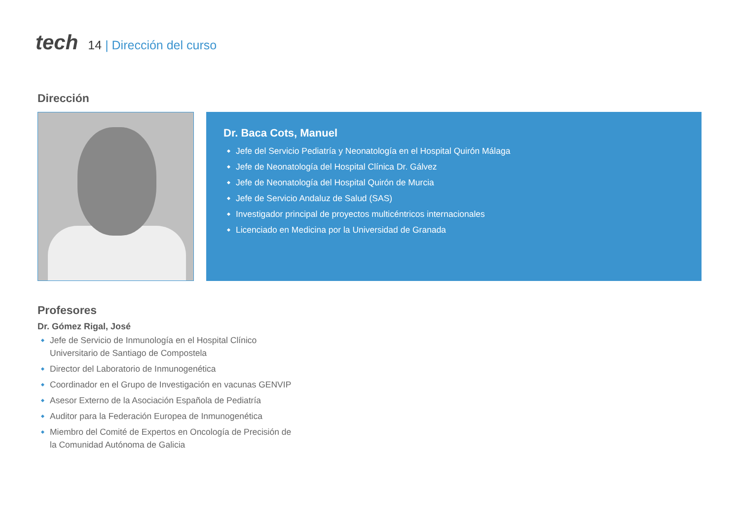tech
14 | Dirección del curso
Dirección
Dr. Baca Cots, Manuel
Jefe del Servicio Pediatría y Neonatología en el Hospital Quirón Málaga
Jefe de Neonatología del Hospital Clínica Dr. Gálvez
Jefe de Neonatología del Hospital Quirón de Murcia
Jefe de Servicio Andaluz de Salud (SAS)
Investigador principal de proyectos multicéntricos internacionales
Licenciado en Medicina por la Universidad de Granada
Profesores
Dr. Gómez Rigal, José
Jefe de Servicio de Inmunología en el Hospital Clínico Universitario de Santiago de Compostela
Director del Laboratorio de Inmunogenética
Coordinador en el Grupo de Investigación en vacunas GENVIP
Asesor Externo de la Asociación Española de Pediatría
Auditor para la Federación Europea de Inmunogenética
Miembro del Comité de Expertos en Oncología de Precisión de la Comunidad Autónoma de Galicia